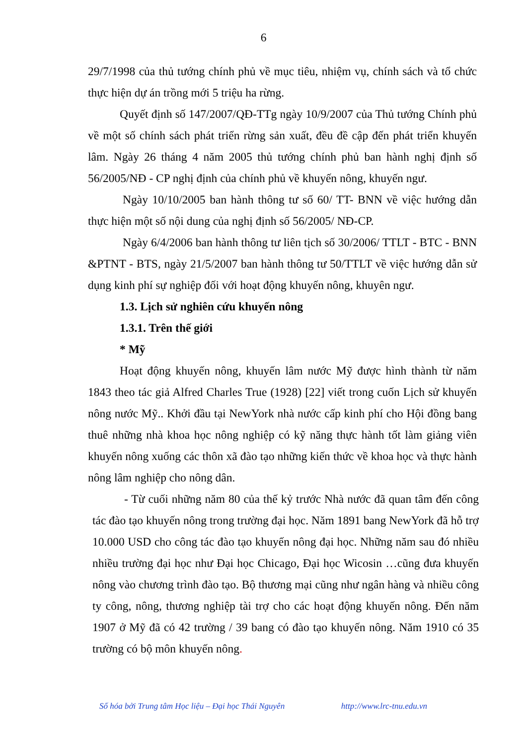6
29/7/1998 của thủ tướng chính phủ về mục tiêu, nhiệm vụ, chính sách và tổ chức thực hiện dự án trồng mới 5 triệu ha rừng.
Quyết định số 147/2007/QĐ-TTg ngày 10/9/2007 của Thủ tướng Chính phủ về một số chính sách phát triển rừng sản xuất, đều đề cập đến phát triển khuyến lâm. Ngày 26 tháng 4 năm 2005 thủ tướng chính phủ ban hành nghị định số 56/2005/NĐ - CP nghị định của chính phủ về khuyến nông, khuyến ngư.
Ngày 10/10/2005 ban hành thông tư số 60/ TT- BNN về việc hướng dẫn thực hiện một số nội dung của nghị định số 56/2005/ NĐ-CP.
Ngày 6/4/2006 ban hành thông tư liên tịch số 30/2006/ TTLT - BTC - BNN &PTNT - BTS, ngày 21/5/2007 ban hành thông tư 50/TTLT về việc hướng dẫn sử dụng kinh phí sự nghiệp đối với hoạt động khuyến nông, khuyên ngư.
1.3. Lịch sử nghiên cứu khuyến nông
1.3.1. Trên thế giới
* Mỹ
Hoạt động khuyến nông, khuyến lâm nước Mỹ được hình thành từ năm 1843 theo tác giả Alfred Charles True (1928) [22] viết trong cuốn Lịch sử khuyến nông nước Mỹ.. Khởi đầu tại NewYork nhà nước cấp kinh phí cho Hội đồng bang thuê những nhà khoa học nông nghiệp có kỹ năng thực hành tốt làm giảng viên khuyến nông xuống các thôn xã đào tạo những kiến thức về khoa học và thực hành nông lâm nghiệp cho nông dân.
- Từ cuối những năm 80 của thế kỷ trước Nhà nước đã quan tâm đến công tác đào tạo khuyến nông trong trường đại học. Năm 1891 bang NewYork đã hỗ trợ 10.000 USD cho công tác đào tạo khuyến nông đại học. Những năm sau đó nhiều nhiều trường đại học như Đại học Chicago, Đại học Wicosin …cũng đưa khuyến nông vào chương trình đào tạo. Bộ thương mại cũng như ngân hàng và nhiều công ty công, nông, thương nghiệp tài trợ cho các hoạt động khuyến nông. Đến năm 1907 ở Mỹ đã có 42 trường / 39 bang có đào tạo khuyến nông. Năm 1910 có 35 trường có bộ môn khuyến nông.
Số hóa bởi Trung tâm Học liệu – Đại học Thái Nguyên http://www.lrc-tnu.edu.vn